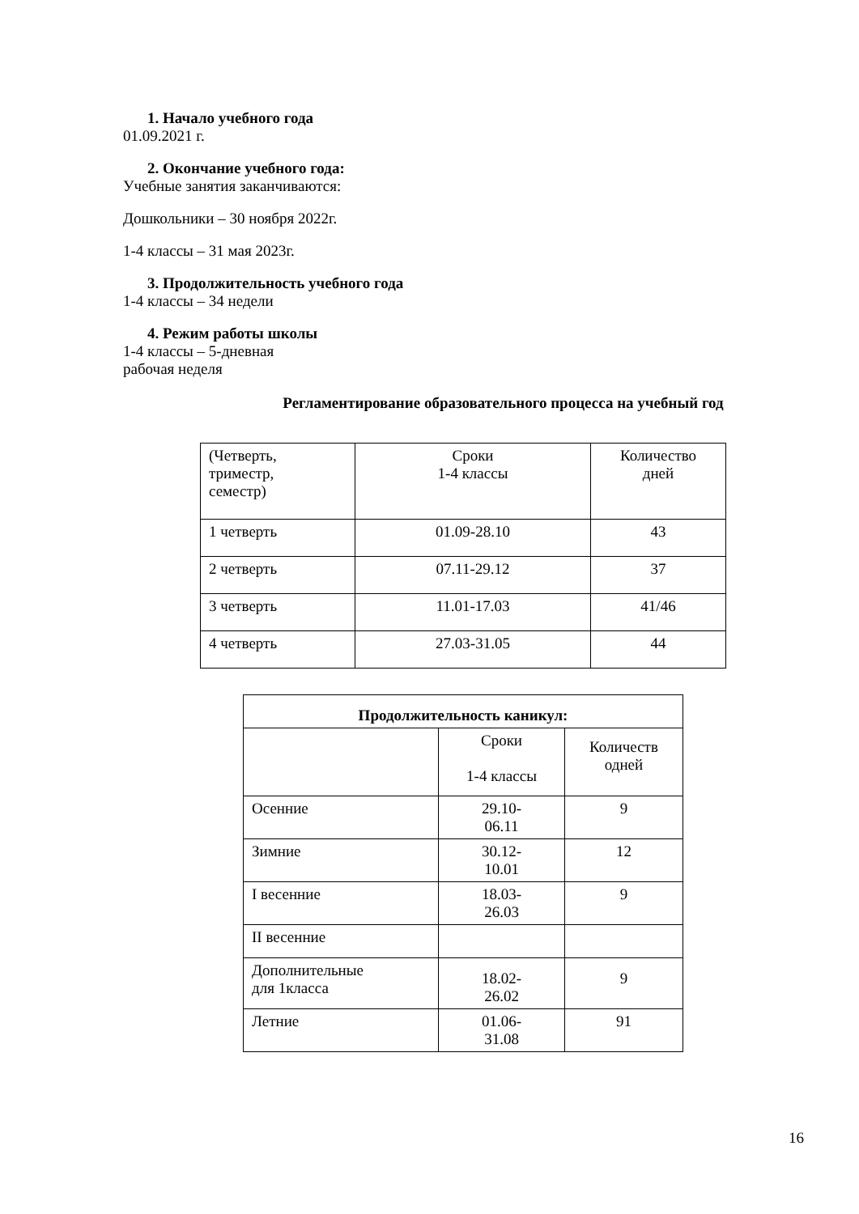1. Начало учебного года
01.09.2021 г.
2. Окончание учебного года:
Учебные занятия заканчиваются:
Дошкольники – 30 ноября 2022г.
1-4 классы – 31 мая 2023г.
3. Продолжительность учебного года
1-4 классы – 34 недели
4. Режим работы школы
1-4 классы – 5-дневная
рабочая неделя
Регламентирование образовательного процесса на учебный год
| (Четверть, триместр, семестр) | Сроки 1-4 классы | Количество дней |
| 1 четверть | 01.09-28.10 | 43 |
| 2 четверть | 07.11-29.12 | 37 |
| 3 четверть | 11.01-17.03 | 41/46 |
| 4 четверть | 27.03-31.05 | 44 |
| Продолжительность каникул: | | |
| --- | --- | --- |
| | Сроки 1-4 классы | Количеств одней |
| Осенние | 29.10- 06.11 | 9 |
| Зимние | 30.12- 10.01 | 12 |
| I весенние | 18.03- 26.03 | 9 |
| II весенние | | |
| Дополнительные для 1класса | 18.02- 26.02 | 9 |
| Летние | 01.06- 31.08 | 91 |
16